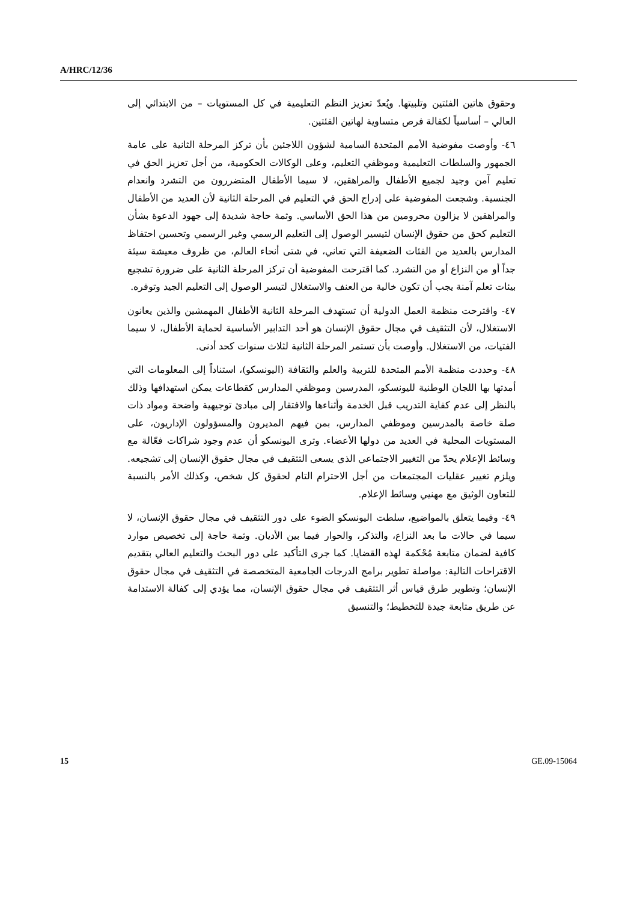A/HRC/12/36
وحقوق هاتين الفئتين وتلبيتها. ويُعدّ تعزيز النظم التعليمية في كل المستويات – من الابتدائي إلى العالي – أساسياً لكفالة فرص متساوية لهاتين الفئتين.
٤٦- وأوصت مفوضية الأمم المتحدة السامية لشؤون اللاجئين بأن تركز المرحلة الثانية على عامة الجمهور والسلطات التعليمية وموظفي التعليم، وعلى الوكالات الحكومية، من أجل تعزيز الحق في تعليم آمن وجيد لجميع الأطفال والمراهقين، لا سيما الأطفال المتضررون من التشرد وانعدام الجنسية. وشجعت المفوضية على إدراج الحق في التعليم في المرحلة الثانية لأن العديد من الأطفال والمراهقين لا يزالون محرومين من هذا الحق الأساسي. وثمة حاجة شديدة إلى جهود الدعوة بشأن التعليم كحق من حقوق الإنسان لتيسير الوصول إلى التعليم الرسمي وغير الرسمي وتحسين احتفاظ المدارس بالعديد من الفئات الضعيفة التي تعاني، في شتى أنحاء العالم، من ظروف معيشة سيئة جداً أو من النزاع أو من التشرد. كما اقترحت المفوضية أن تركز المرحلة الثانية على ضرورة تشجيع بيئات تعلم آمنة يجب أن تكون خالية من العنف والاستغلال لتيسر الوصول إلى التعليم الجيد وتوفره.
٤٧- واقترحت منظمة العمل الدولية أن تستهدف المرحلة الثانية الأطفال المهمشين والذين يعانون الاستغلال، لأن التثقيف في مجال حقوق الإنسان هو أحد التدابير الأساسية لحماية الأطفال، لا سيما الفتيات، من الاستغلال. وأوصت بأن تستمر المرحلة الثانية لثلاث سنوات كحد أدنى.
٤٨- وحددت منظمة الأمم المتحدة للتربية والعلم والثقافة (اليونسكو)، استناداً إلى المعلومات التي أمدتها بها اللجان الوطنية لليونسكو، المدرسين وموظفي المدارس كقطاعات يمكن استهدافها وذلك بالنظر إلى عدم كفاية التدريب قبل الخدمة وأثناءها والافتقار إلى مبادئ توجيهية واضحة ومواد ذات صلة خاصة بالمدرسين وموظفي المدارس، بمن فيهم المديرون والمسؤولون الإداريون، على المستويات المحلية في العديد من دولها الأعضاء. وترى اليونسكو أن عدم وجود شراكات فعّالة مع وسائط الإعلام يحدّ من التغيير الاجتماعي الذي يسعى التثقيف في مجال حقوق الإنسان إلى تشجيعه. ويلزم تغيير عقليات المجتمعات من أجل الاحترام التام لحقوق كل شخص، وكذلك الأمر بالنسبة للتعاون الوثيق مع مهنيي وسائط الإعلام.
٤٩- وفيما يتعلق بالمواضيع، سلطت اليونسكو الضوء على دور التثقيف في مجال حقوق الإنسان، لا سيما في حالات ما بعد النزاع، والتذكر، والحوار فيما بين الأديان. وثمة حاجة إلى تخصيص موارد كافية لضمان متابعة مُحْكمة لهذه القضايا. كما جرى التأكيد على دور البحث والتعليم العالي بتقديم الاقتراحات التالية: مواصلة تطوير برامج الدرجات الجامعية المتخصصة في التثقيف في مجال حقوق الإنسان؛ وتطوير طرق قياس أثر التثقيف في مجال حقوق الإنسان، مما يؤدي إلى كفالة الاستدامة عن طريق متابعة جيدة للتخطيط؛ والتنسيق
15 GE.09-15064